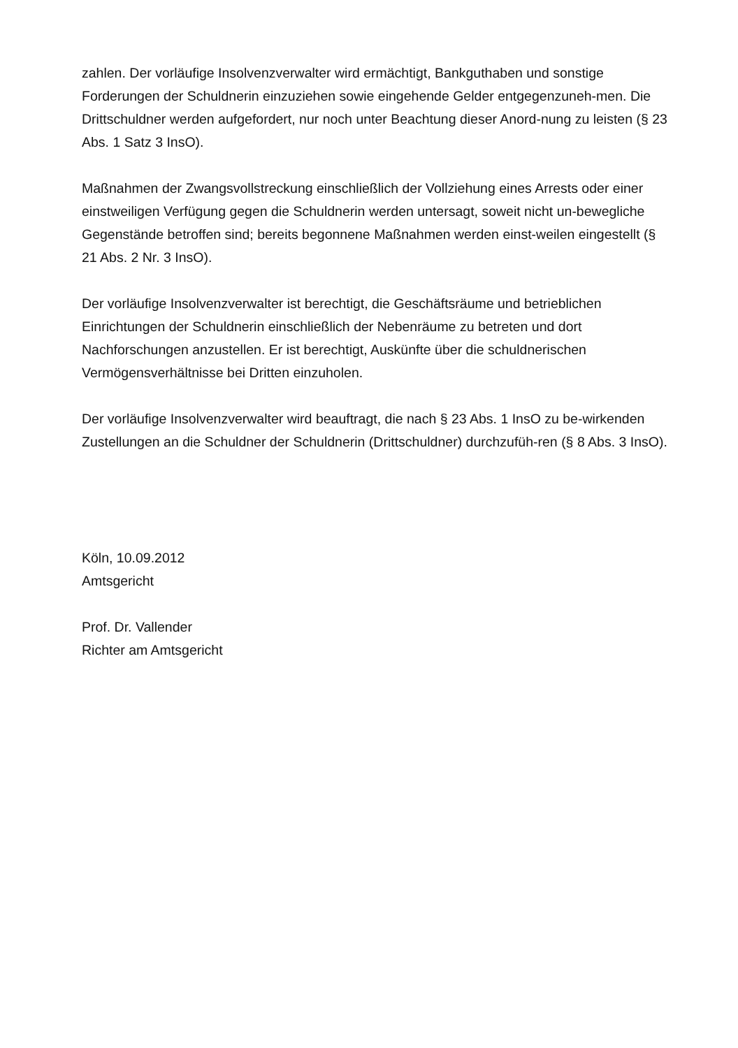zahlen. Der vorläufige Insolvenzverwalter wird ermächtigt, Bankguthaben und sonstige Forderungen der Schuldnerin einzuziehen sowie eingehende Gelder entgegenzuneh-men. Die Drittschuldner werden aufgefordert, nur noch unter Beachtung dieser Anord-nung zu leisten (§ 23 Abs. 1 Satz 3 InsO).
Maßnahmen der Zwangsvollstreckung einschließlich der Vollziehung eines Arrests oder einer einstweiligen Verfügung gegen die Schuldnerin werden untersagt, soweit nicht un-bewegliche Gegenstände betroffen sind; bereits begonnene Maßnahmen werden einst-weilen eingestellt (§ 21 Abs. 2 Nr. 3 InsO).
Der vorläufige Insolvenzverwalter ist berechtigt, die Geschäftsräume und betrieblichen Einrichtungen der Schuldnerin einschließlich der Nebenräume zu betreten und dort Nachforschungen anzustellen. Er ist berechtigt, Auskünfte über die schuldnerischen Vermögensverhältnisse bei Dritten einzuholen.
Der vorläufige Insolvenzverwalter wird beauftragt, die nach § 23 Abs. 1 InsO zu be-wirkenden Zustellungen an die Schuldner der Schuldnerin (Drittschuldner) durchzufüh-ren (§ 8 Abs. 3 InsO).
Köln, 10.09.2012
Amtsgericht
Prof. Dr. Vallender
Richter am Amtsgericht